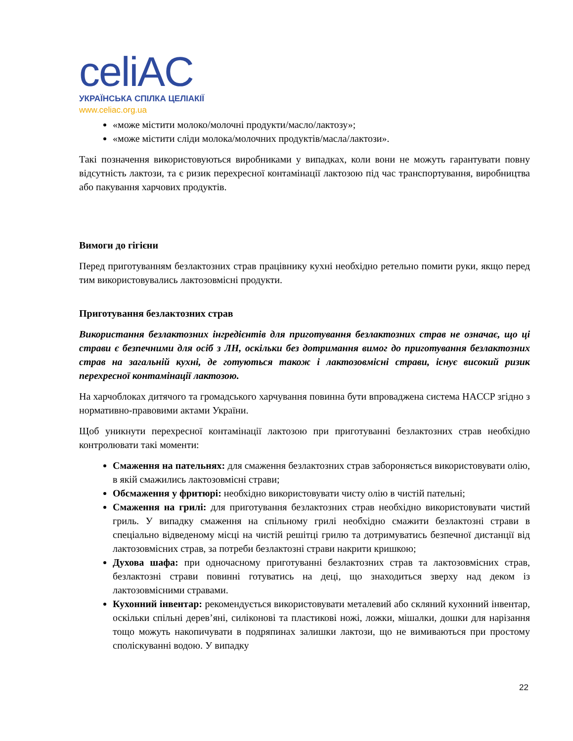celiAC
УКРАЇНСЬКА СПІЛКА ЦЕЛІАКІЇ
www.celiac.org.ua
«може містити молоко/молочні продукти/масло/лактозу»;
«може містити сліди молока/молочних продуктів/масла/лактози».
Такі позначення використовуються виробниками у випадках, коли вони не можуть гарантувати повну відсутність лактози, та є ризик перехресної контамінації лактозою під час транспортування, виробництва або пакування харчових продуктів.
Вимоги до гігієни
Перед приготуванням безлактозних страв працівнику кухні необхідно ретельно помити руки, якщо перед тим використовувались лактозовмісні продукти.
Приготування безлактозних страв
Використання безлактозних інгредієнтів для приготування безлактозних страв не означає, що ці страви є безпечними для осіб з ЛН, оскільки без дотримання вимог до приготування безлактозних страв на загальній кухні, де готуються також і лактозовмісні страви, існує високий ризик перехресної контамінації лактозою.
На харчоблоках дитячого та громадського харчування повинна бути впроваджена система HACCP згідно з нормативно-правовими актами України.
Щоб уникнути перехресної контамінації лактозою при приготуванні безлактозних страв необхідно контролювати такі моменти:
Смаження на пательнях: для смаження безлактозних страв забороняється використовувати олію, в якій смажились лактозовмісні страви;
Обсмаження у фритюрі: необхідно використовувати чисту олію в чистій пательні;
Смаження на грилі: для приготування безлактозних страв необхідно використовувати чистий гриль. У випадку смаження на спільному грилі необхідно смажити безлактозні страви в спеціально відведеному місці на чистій решітці грилю та дотримуватись безпечної дистанції від лактозовмісних страв, за потреби безлактозні страви накрити кришкою;
Духова шафа: при одночасному приготуванні безлактозних страв та лактозовмісних страв, безлактозні страви повинні готуватись на деці, що знаходиться зверху над деком із лактозовмісними стравами.
Кухонний інвентар: рекомендується використовувати металевий або скляний кухонний інвентар, оскільки спільні дерев’яні, силіконові та пластикові ножі, ложки, мішалки, дошки для нарізання тощо можуть накопичувати в подряпинах залишки лактози, що не вимиваються при простому споліскуванні водою. У випадку
22